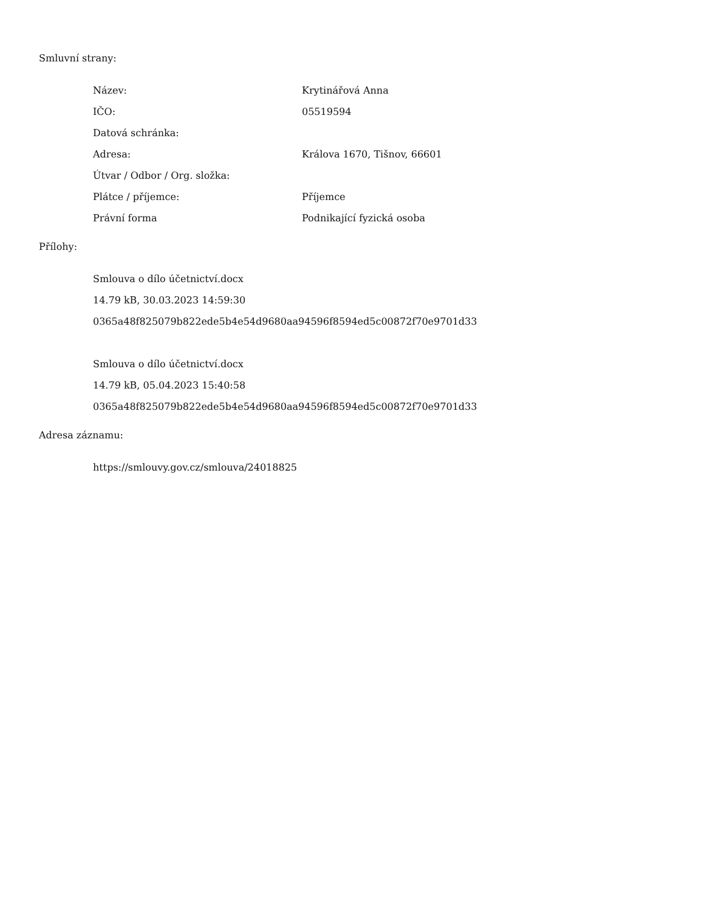Smluvní strany:
| Název: | Krytinářová Anna |
| IČO: | 05519594 |
| Datová schránka: | |
| Adresa: | Králova 1670, Tišnov, 66601 |
| Útvar / Odbor / Org. složka: | |
| Plátce / příjemce: | Příjemce |
| Právní forma | Podnikající fyzická osoba |
Přílohy:
Smlouva o dílo účetnictví.docx
14.79 kB, 30.03.2023 14:59:30
0365a48f825079b822ede5b4e54d9680aa94596f8594ed5c00872f70e9701d33
Smlouva o dílo účetnictví.docx
14.79 kB, 05.04.2023 15:40:58
0365a48f825079b822ede5b4e54d9680aa94596f8594ed5c00872f70e9701d33
Adresa záznamu:
https://smlouvy.gov.cz/smlouva/24018825